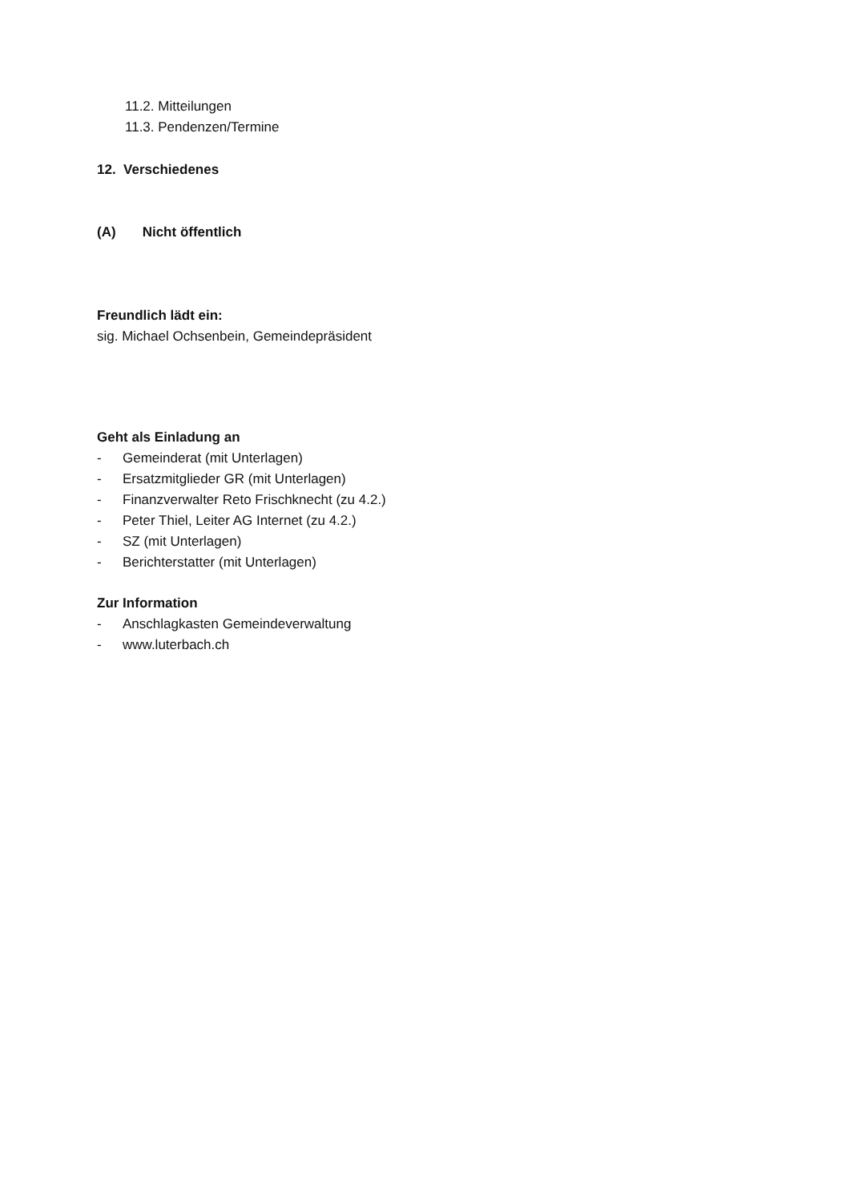11.2. Mitteilungen
11.3. Pendenzen/Termine
12. Verschiedenes
(A) Nicht öffentlich
Freundlich lädt ein:
sig. Michael Ochsenbein, Gemeindepräsident
Geht als Einladung an
- Gemeinderat (mit Unterlagen)
- Ersatzmitglieder GR (mit Unterlagen)
- Finanzverwalter Reto Frischknecht (zu 4.2.)
- Peter Thiel, Leiter AG Internet (zu 4.2.)
- SZ (mit Unterlagen)
- Berichterstatter (mit Unterlagen)
Zur Information
- Anschlagkasten Gemeindeverwaltung
- www.luterbach.ch